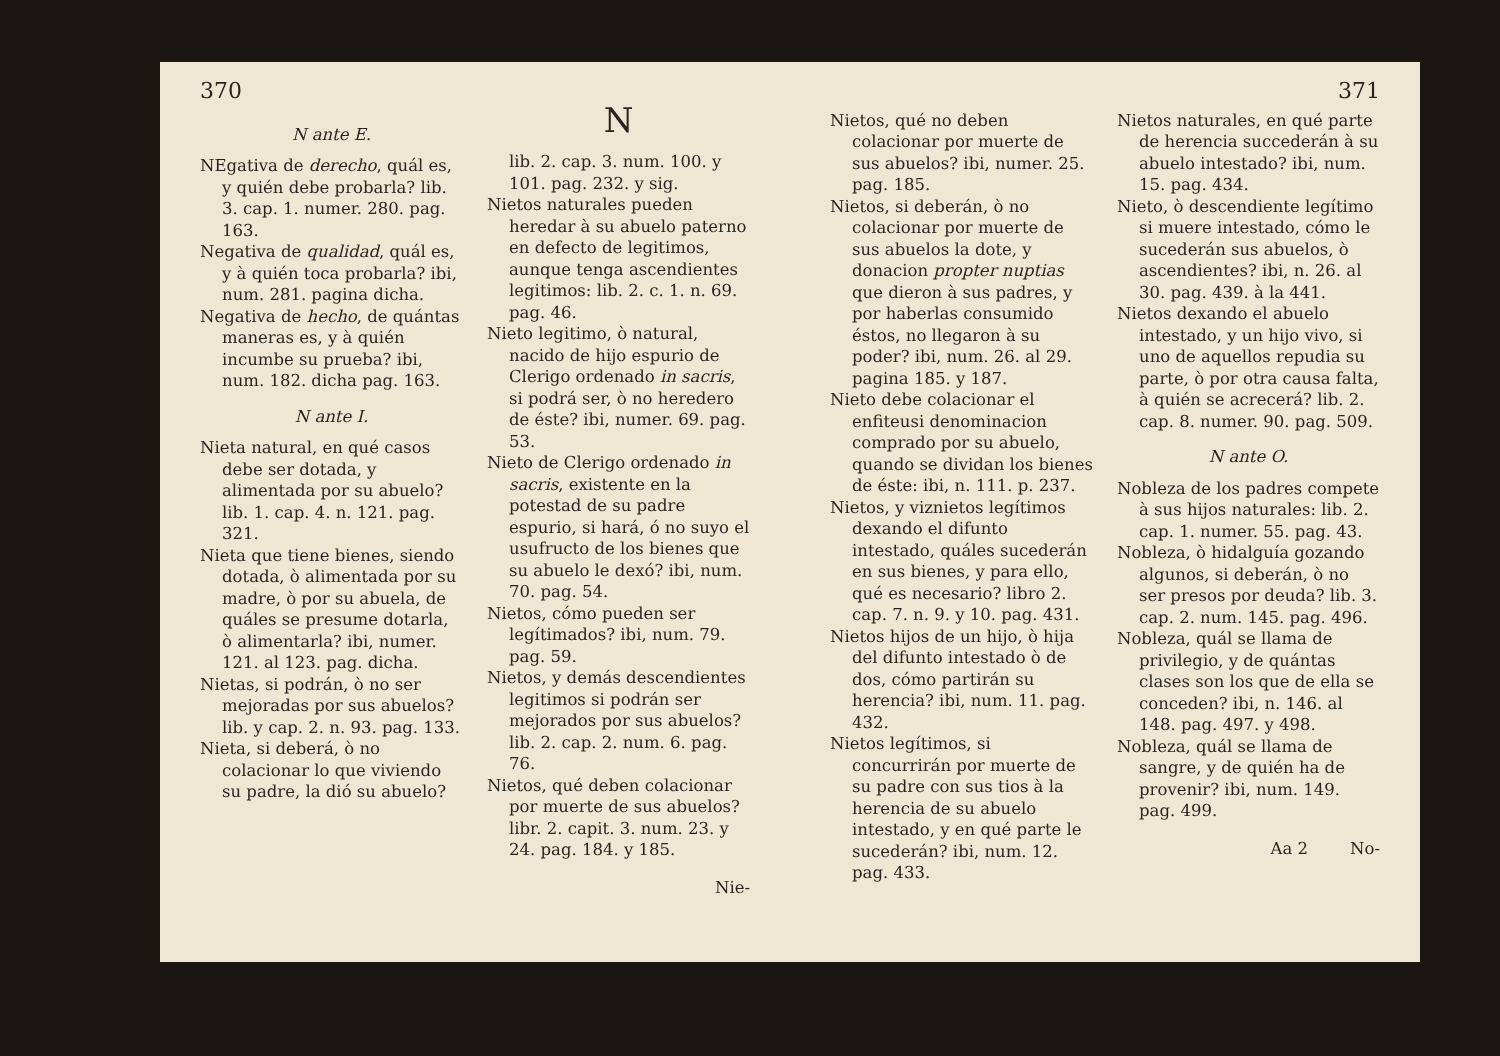370
N ante E.
NEgativa de derecho, quál es, y quién debe probarla? lib. 3. cap. 1. numer. 280. pag. 163.
Negativa de qualidad, quál es, y à quién toca probarla? ibi, num. 281. pagina dicha.
Negativa de hecho, de quántas maneras es, y à quién incumbe su prueba? ibi, num. 182. dicha pag. 163.
N ante I.
Nieta natural, en qué casos debe ser dotada, y alimentada por su abuelo? lib. 1. cap. 4. n. 121. pag. 321.
Nieta que tiene bienes, siendo dotada, ò alimentada por su madre, ò por su abuela, de quáles se presume dotarla, ò alimentarla? ibi, numer. 121. al 123. pag. dicha.
Nietas, si podrán, ò no ser mejoradas por sus abuelos? lib. y cap. 2. n. 93. pag. 133.
Nieta, si deberá, ò no colacionar lo que viviendo su padre, la dió su abuelo?
N
lib. 2. cap. 3. num. 100. y 101. pag. 232. y sig.
Nietos naturales pueden heredar à su abuelo paterno en defecto de legitimos, aunque tenga ascendientes legitimos: lib. 2. c. 1. n. 69. pag. 46.
Nieto legitimo, ò natural, nacido de hijo espurio de Clerigo ordenado in sacris, si podrá ser, ò no heredero de éste? ibi, numer. 69. pag. 53.
Nieto de Clerigo ordenado in sacris, existente en la potestad de su padre espurio, si hará, ó no suyo el usufructo de los bienes que su abuelo le dexó? ibi, num. 70. pag. 54.
Nietos, cómo pueden ser legítimados? ibi, num. 79. pag. 59.
Nietos, y demás descendientes legitimos si podrán ser mejorados por sus abuelos? lib. 2. cap. 2. num. 6. pag. 76.
Nietos, qué deben colacionar por muerte de sus abuelos? libr. 2. capit. 3. num. 23. y 24. pag. 184. y 185.
Nie-
371
Nietos, qué no deben colacionar por muerte de sus abuelos? ibi, numer. 25. pag. 185.
Nietos, si deberán, ò no colacionar por muerte de sus abuelos la dote, y donacion propter nuptias que dieron à sus padres, y por haberlas consumido éstos, no llegaron à su poder? ibi, num. 26. al 29. pagina 185. y 187.
Nieto debe colacionar el enfiteusi denominacion comprado por su abuelo, quando se dividan los bienes de éste: ibi, n. 111. p. 237.
Nietos, y viznietos legítimos dexando el difunto intestado, quáles sucederán en sus bienes, y para ello, qué es necesario? libro 2. cap. 7. n. 9. y 10. pag. 431.
Nietos hijos de un hijo, ò hija del difunto intestado ò de dos, cómo partirán su herencia? ibi, num. 11. pag. 432.
Nietos legítimos, si concurrirán por muerte de su padre con sus tios à la herencia de su abuelo intestado, y en qué parte le sucederán? ibi, num. 12. pag. 433.
Nietos naturales, en qué parte de herencia succederán à su abuelo intestado? ibi, num. 15. pag. 434.
Nieto, ò descendiente legítimo si muere intestado, cómo le sucederán sus abuelos, ò ascendientes? ibi, n. 26. al 30. pag. 439. à la 441.
Nietos dexando el abuelo intestado, y un hijo vivo, si uno de aquellos repudia su parte, ò por otra causa falta, à quién se acrecerá? lib. 2. cap. 8. numer. 90. pag. 509.
N ante O.
Nobleza de los padres compete à sus hijos naturales: lib. 2. cap. 1. numer. 55. pag. 43.
Nobleza, ò hidalguía gozando algunos, si deberán, ò no ser presos por deuda? lib. 3. cap. 2. num. 145. pag. 496.
Nobleza, quál se llama de privilegio, y de quántas clases son los que de ella se conceden? ibi, n. 146. al 148. pag. 497. y 498.
Nobleza, quál se llama de sangre, y de quién ha de provenir? ibi, num. 149. pag. 499.
Aa 2 No-